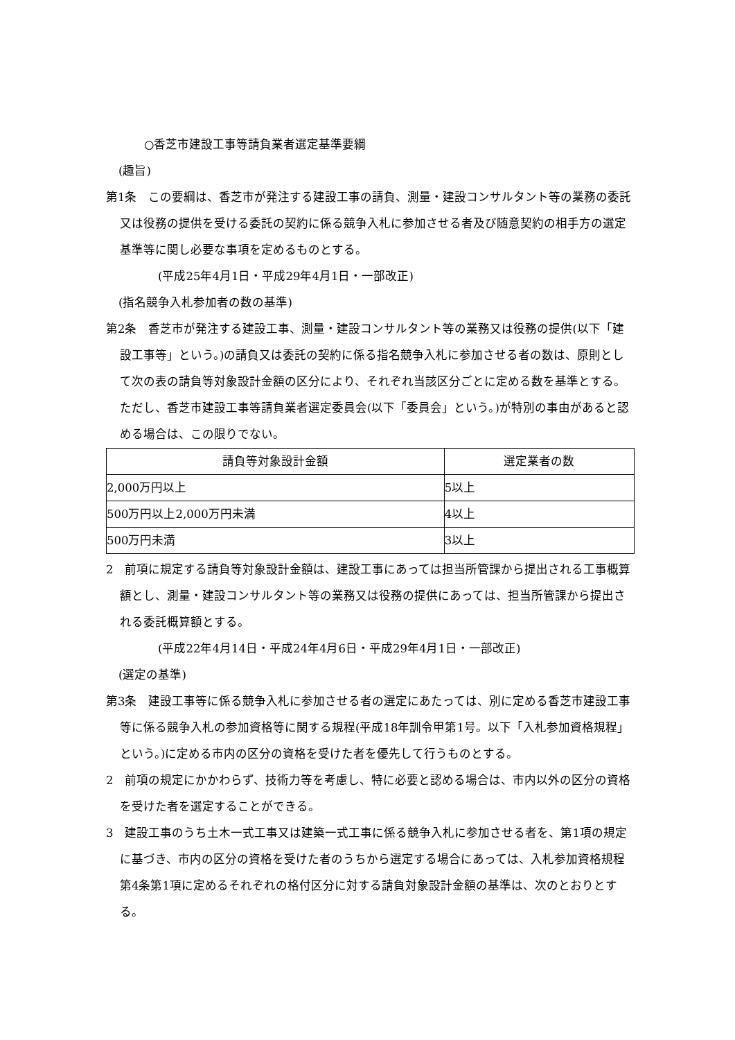○香芝市建設工事等請負業者選定基準要綱
(趣旨)
第1条　この要綱は、香芝市が発注する建設工事の請負、測量・建設コンサルタント等の業務の委託又は役務の提供を受ける委託の契約に係る競争入札に参加させる者及び随意契約の相手方の選定基準等に関し必要な事項を定めるものとする。
(平成25年4月1日・平成29年4月1日・一部改正)
(指名競争入札参加者の数の基準)
第2条　香芝市が発注する建設工事、測量・建設コンサルタント等の業務又は役務の提供(以下「建設工事等」という。)の請負又は委託の契約に係る指名競争入札に参加させる者の数は、原則として次の表の請負等対象設計金額の区分により、それぞれ当該区分ごとに定める数を基準とする。ただし、香芝市建設工事等請負業者選定委員会(以下「委員会」という。)が特別の事由があると認める場合は、この限りでない。
| 請負等対象設計金額 | 選定業者の数 |
| --- | --- |
| 2,000万円以上 | 5以上 |
| 500万円以上2,000万円未満 | 4以上 |
| 500万円未満 | 3以上 |
2　前項に規定する請負等対象設計金額は、建設工事にあっては担当所管課から提出される工事概算額とし、測量・建設コンサルタント等の業務又は役務の提供にあっては、担当所管課から提出される委託概算額とする。
(平成22年4月14日・平成24年4月6日・平成29年4月1日・一部改正)
(選定の基準)
第3条　建設工事等に係る競争入札に参加させる者の選定にあたっては、別に定める香芝市建設工事等に係る競争入札の参加資格等に関する規程(平成18年訓令甲第1号。以下「入札参加資格規程」という。)に定める市内の区分の資格を受けた者を優先して行うものとする。
2　前項の規定にかかわらず、技術力等を考慮し、特に必要と認める場合は、市内以外の区分の資格を受けた者を選定することができる。
3　建設工事のうち土木一式工事又は建築一式工事に係る競争入札に参加させる者を、第1項の規定に基づき、市内の区分の資格を受けた者のうちから選定する場合にあっては、入札参加資格規程第4条第1項に定めるそれぞれの格付区分に対する請負対象設計金額の基準は、次のとおりとする。